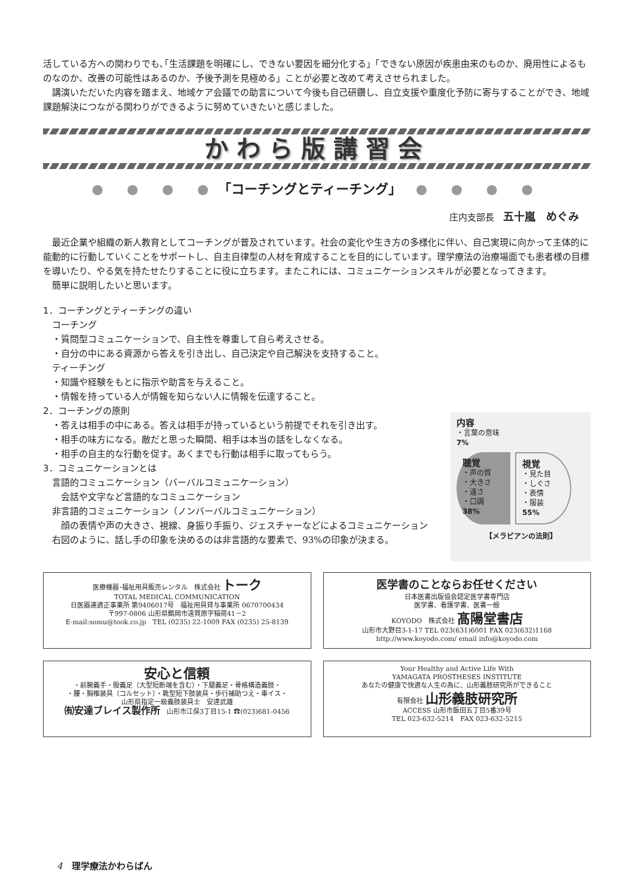活している方への関わりでも､｢生活課題を明確にし、できない要因を細分化する」「できない原因が疾患由来のものか、廃用性によるものなのか、改善の可能性はあるのか、予後予測を見極める」ことが必要と改めて考えさせられました。
　講演いただいた内容を踏まえ、地域ケア会議での助言について今後も自己研鑽し、自立支援や重度化予防に寄与することができ、地域課題解決につながる関わりができるように努めていきたいと感じました。
かわら版講習会
● ● ● ●「コーチングとティーチング」 ● ● ● ●
庄内支部長　五十嵐　めぐみ
　最近企業や組織の新人教育としてコーチングが普及されています。社会の変化や生き方の多様化に伴い、自己実現に向かって主体的に能動的に行動していくことをサポートし、自主自律型の人材を育成することを目的にしています。理学療法の治療場面でも患者様の目標を導いたり、やる気を持たせたりすることに役に立ちます。またこれには、コミュニケーションスキルが必要となってきます。
　簡単に説明したいと思います。
1．コーチングとティーチングの違い
　コーチング
　・質問型コミュニケーションで、自主性を尊重して自ら考えさせる。
　・自分の中にある資源から答えを引き出し、自己決定や自己解決を支持すること。
　ティーチング
　・知識や経験をもとに指示や助言を与えること。
　・情報を持っている人が情報を知らない人に情報を伝達すること。
2．コーチングの原則
　・答えは相手の中にある。答えは相手が持っているという前提でそれを引き出す。
　・相手の味方になる。敵だと思った瞬間、相手は本当の話をしなくなる。
　・相手の自主的な行動を促す。あくまでも行動は相手に取ってもらう。
3．コミュニケーションとは
　言語的コミュニケーション（バーバルコミュニケーション）
　　会話や文字など言語的なコミュニケーション
　非言語的コミュニケーション（ノンバーバルコミュニケーション）
　　顔の表情や声の大きさ、視線、身振り手振り、ジェスチャーなどによるコミュニケーション
　右図のように、話し手の印象を決めるのは非言語的な要素で、93%の印象が決まる。
内容
・言葉の意味
7%
聴覚
・声の質
・大きさ
・速さ
・口調
38%
視覚
・見た目
・しぐさ
・表情
・服装
55%
【メラビアンの法則】
医療機器･福祉用具販売レンタル　株式会社 トーク
TOTAL MEDICAL COMMUNICATION
日医器連適正事業所 第9406017号　福祉用具貸与事業所 0670700434
〒997-0806 山形県鶴岡市遠賀原字稲荷41－2
E-mail:somu@took.co.jp　TEL (0235) 22-1009 FAX (0235) 25-8139
医学書のことならお任せください
日本医書出版協会認定医学書専門店
医学書、看護学書、医書一般
KOYODO　株式会社 髙陽堂書店
山形市大野目3-1-17 TEL 023(631)6001 FAX 023(632)1168
http://www.koyodo.com/ email info@koyodo.com
安心と信頼
・前腕義手・股義足（大型短断端を含む）・下腿義足・骨格構造義肢・
・腰・胸椎装具（コルセット）・靴型短下肢装具・歩行補助つえ・車イス・
山形県指定一級義肢装具士　安達武雄
㈲安達ブレイス製作所　山形市江俣3丁目15-1 ☎(023)681-0456
Your Healthy and Active Life With
YAMAGATA PROSTHESES INSTITUTE
あなたの健康で快適な人生の為に、山形義肢研究所ができること
有限会社 山形義肢研究所
ACCESS 山形市飯田五丁目5番39号
TEL 023-632-5214　FAX 023-632-5215
4　理学療法かわらばん